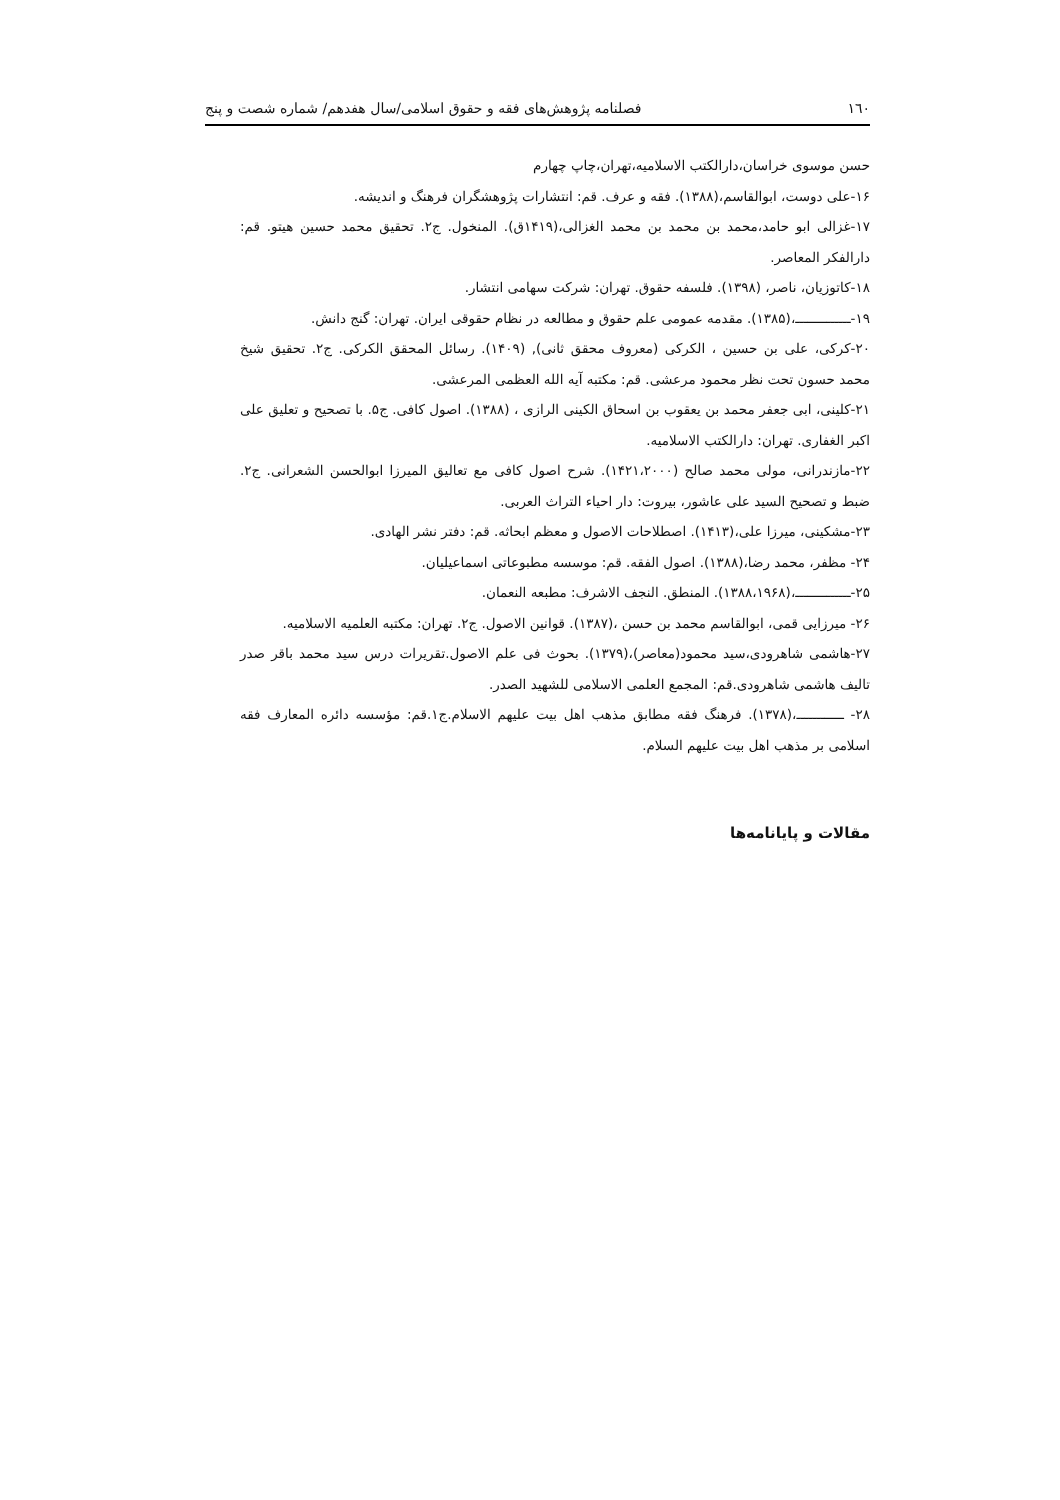١٦٠ فصلنامه پژوهش‌های فقه و حقوق اسلامی/سال هفدهم/ شماره شصت و پنج
حسن موسوی خراسان،دارالکتب الاسلامیه،تهران،چاپ چهارم
۱۶-علی دوست، ابوالقاسم،(۱۳۸۸). فقه و عرف. قم: انتشارات پژوهشگران فرهنگ و اندیشه.
۱۷-غزالی ابو حامد،محمد بن محمد بن محمد الغزالی،(۱۴۱۹ق). المنخول. ج۲. تحقیق محمد حسین هیتو. قم: دارالفکر المعاصر.
۱۸-کاتوزیان، ناصر، (۱۳۹۸). فلسفه حقوق. تهران: شرکت سهامی انتشار.
۱۹-ــــــــــــــ،(۱۳۸۵). مقدمه عمومی علم حقوق و مطالعه در نظام حقوقی ایران. تهران: گنج دانش.
۲۰-کرکی، علی بن حسین ، الکرکی (معروف محقق ثانی), (۱۴۰۹). رسائل المحقق الکرکی. ج۲. تحقیق شیخ محمد حسون تحت نظر محمود مرعشی. قم: مکتبه آیه الله العظمی المرعشی.
۲۱-کلینی، ابی جعفر محمد بن یعقوب بن اسحاق الکینی الرازی ، (۱۳۸۸). اصول کافی. ج۵. با تصحیح و تعلیق علی اکبر الغفاری. تهران: دارالکتب الاسلامیه.
۲۲-مازندرانی، مولی محمد صالح (۱۴۲۱،۲۰۰۰). شرح اصول کافی مع تعالیق المیرزا ابوالحسن الشعرانی. ج۲. ضبط و تصحیح السید علی عاشور، بیروت: دار احیاء التراث العربی.
۲۳-مشکینی، میرزا علی،(۱۴۱۳). اصطلاحات الاصول و معظم ابحاثه. قم: دفتر نشر الهادی.
۲۴- مظفر، محمد رضا،(۱۳۸۸). اصول الفقه. قم: موسسه مطبوعاتی اسماعیلیان.
۲۵-ــــــــــــــ،(۱۳۸۸،۱۹۶۸). المنطق. النجف الاشرف: مطبعه النعمان.
۲۶- میرزایی قمی، ابوالقاسم محمد بن حسن ،(۱۳۸۷). قوانین الاصول. ج۲. تهران: مکتبه العلمیه الاسلامیه.
۲۷-هاشمی شاهرودی،سید محمود(معاصر)،(۱۳۷۹). بحوث فی علم الاصول.تقریرات درس سید محمد باقر صدر تالیف هاشمی شاهرودی.قم: المجمع العلمی الاسلامی للشهید الصدر.
۲۸- ــــــــــــ،(۱۳۷۸). فرهنگ فقه مطابق مذهب اهل بیت علیهم الاسلام.ج۱.قم: مؤسسه دائره المعارف فقه اسلامی بر مذهب اهل بیت علیهم السلام.
مقالات و پایانامه‌ها